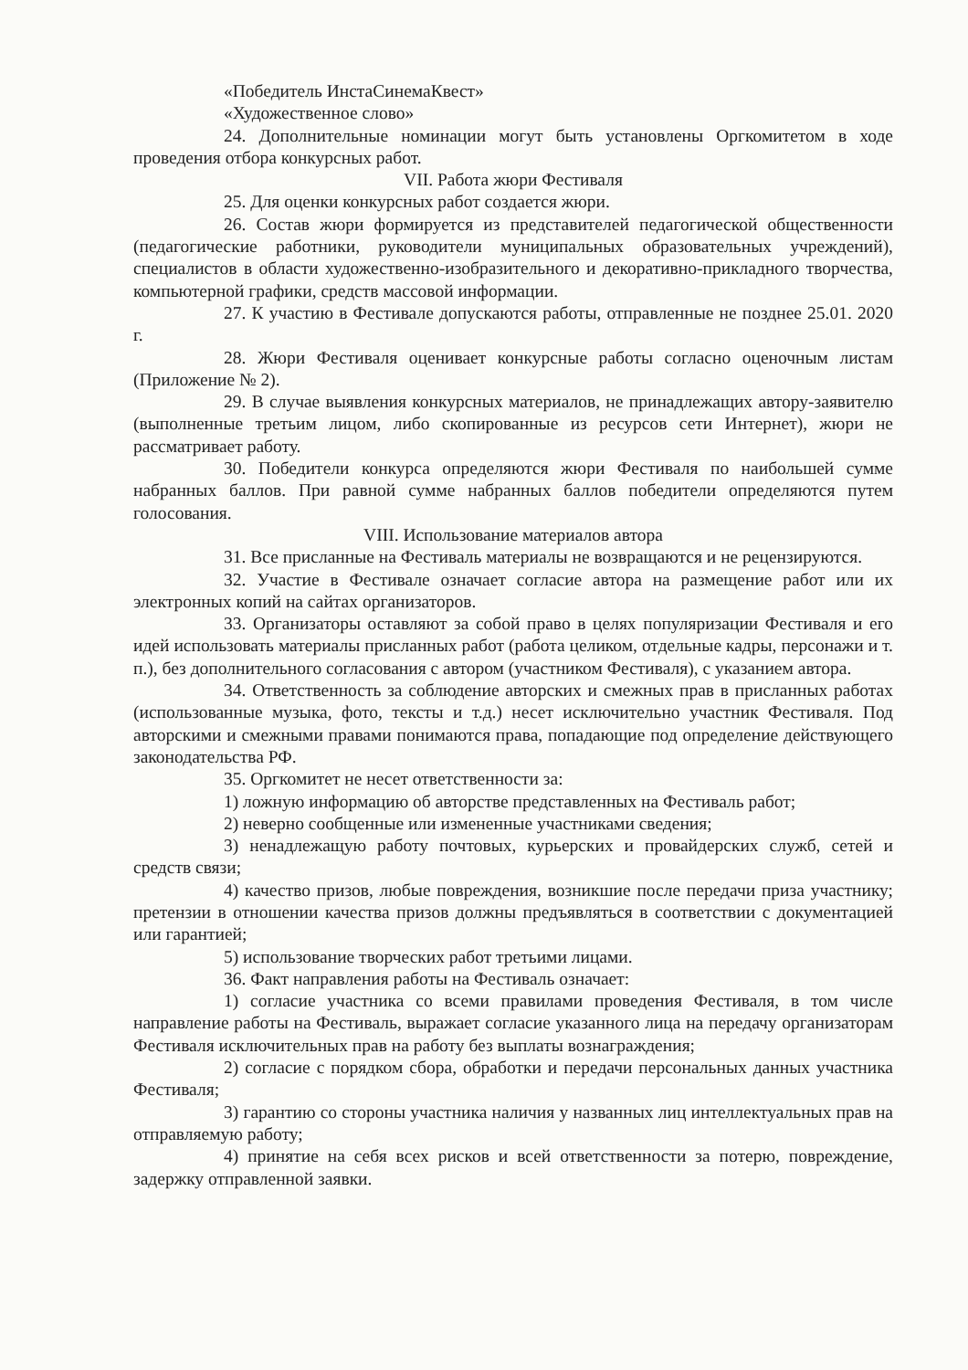«Победитель ИнстаСинемаКвест»
«Художественное слово»
24. Дополнительные номинации могут быть установлены Оргкомитетом в ходе проведения отбора конкурсных работ.
VII. Работа жюри Фестиваля
25. Для оценки конкурсных работ создается жюри.
26. Состав жюри формируется из представителей педагогической общественности (педагогические работники, руководители муниципальных образовательных учреждений), специалистов в области художественно-изобразительного и декоративно-прикладного творчества, компьютерной графики, средств массовой информации.
27. К участию в Фестивале допускаются работы, отправленные не позднее 25.01. 2020 г.
28. Жюри Фестиваля оценивает конкурсные работы согласно оценочным листам (Приложение № 2).
29. В случае выявления конкурсных материалов, не принадлежащих автору-заявителю (выполненные третьим лицом, либо скопированные из ресурсов сети Интернет), жюри не рассматривает работу.
30. Победители конкурса определяются жюри Фестиваля по наибольшей сумме набранных баллов. При равной сумме набранных баллов победители определяются путем голосования.
VIII. Использование материалов автора
31. Все присланные на Фестиваль материалы не возвращаются и не рецензируются.
32. Участие в Фестивале означает согласие автора на размещение работ или их электронных копий на сайтах организаторов.
33. Организаторы оставляют за собой право в целях популяризации Фестиваля и его идей использовать материалы присланных работ (работа целиком, отдельные кадры, персонажи и т. п.), без дополнительного согласования с автором (участником Фестиваля), с указанием автора.
34. Ответственность за соблюдение авторских и смежных прав в присланных работах (использованные музыка, фото, тексты и т.д.) несет исключительно участник Фестиваля. Под авторскими и смежными правами понимаются права, попадающие под определение действующего законодательства РФ.
35. Оргкомитет не несет ответственности за:
1) ложную информацию об авторстве представленных на Фестиваль работ;
2) неверно сообщенные или измененные участниками сведения;
3) ненадлежащую работу почтовых, курьерских и провайдерских служб, сетей и средств связи;
4) качество призов, любые повреждения, возникшие после передачи приза участнику; претензии в отношении качества призов должны предъявляться в соответствии с документацией или гарантией;
5) использование творческих работ третьими лицами.
36. Факт направления работы на Фестиваль означает:
1) согласие участника со всеми правилами проведения Фестиваля, в том числе направление работы на Фестиваль, выражает согласие указанного лица на передачу организаторам Фестиваля исключительных прав на работу без выплаты вознаграждения;
2) согласие с порядком сбора, обработки и передачи персональных данных участника Фестиваля;
3) гарантию со стороны участника наличия у названных лиц интеллектуальных прав на отправляемую работу;
4) принятие на себя всех рисков и всей ответственности за потерю, повреждение, задержку отправленной заявки.